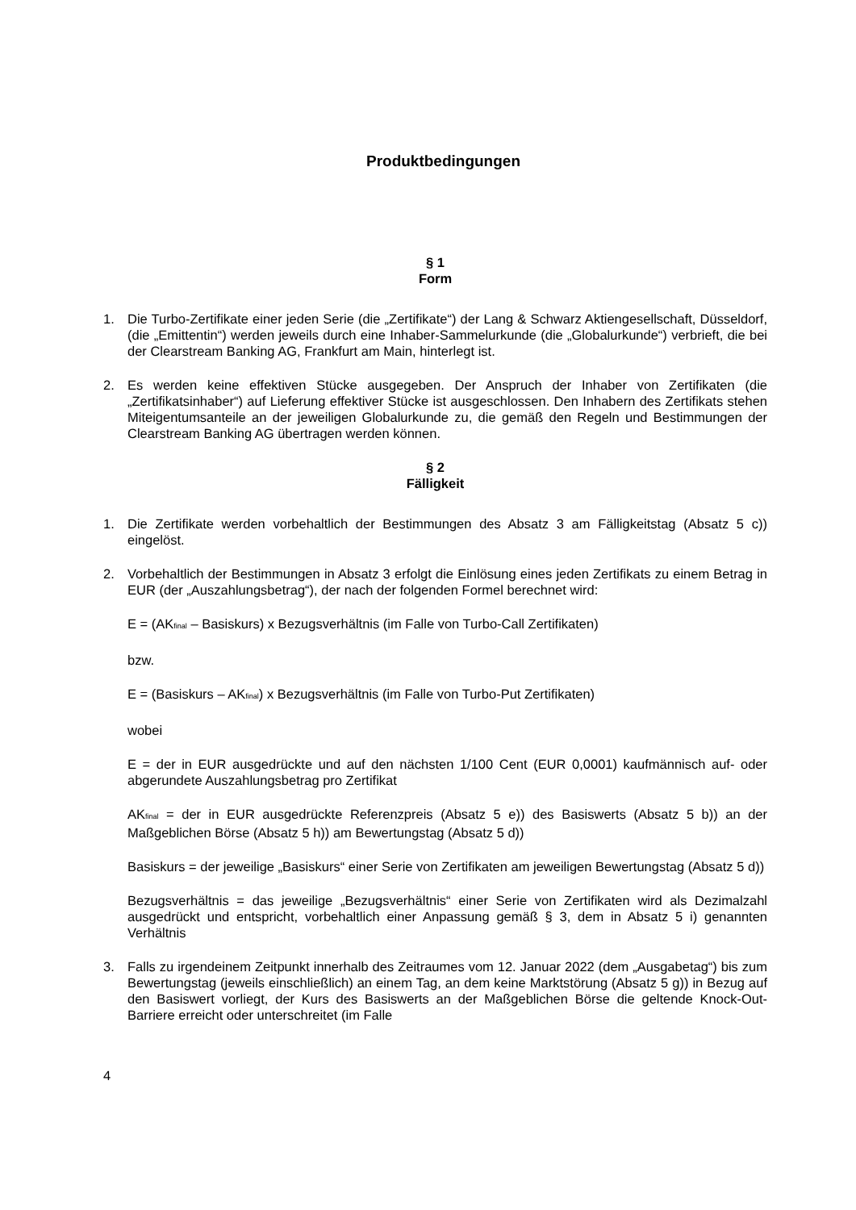Produktbedingungen
§ 1
Form
1. Die Turbo-Zertifikate einer jeden Serie (die „Zertifikate“) der Lang & Schwarz Aktiengesellschaft, Düsseldorf, (die „Emittentin“) werden jeweils durch eine Inhaber-Sammelurkunde (die „Globalurkunde“) verbrieft, die bei der Clearstream Banking AG, Frankfurt am Main, hinterlegt ist.
2. Es werden keine effektiven Stücke ausgegeben. Der Anspruch der Inhaber von Zertifikaten (die „Zertifikatsinhaber“) auf Lieferung effektiver Stücke ist ausgeschlossen. Den Inhabern des Zertifikats stehen Miteigentumsanteile an der jeweiligen Globalurkunde zu, die gemäß den Regeln und Bestimmungen der Clearstream Banking AG übertragen werden können.
§ 2
Fälligkeit
1. Die Zertifikate werden vorbehaltlich der Bestimmungen des Absatz 3 am Fälligkeitstag (Absatz 5 c)) eingelöst.
2. Vorbehaltlich der Bestimmungen in Absatz 3 erfolgt die Einlösung eines jeden Zertifikats zu einem Betrag in EUR (der „Auszahlungsbetrag“), der nach der folgenden Formel berechnet wird:
E = (AK<sub>final</sub> – Basiskurs) x Bezugsverhältnis (im Falle von Turbo-Call Zertifikaten)
bzw.
E = (Basiskurs – AK<sub>final</sub>) x Bezugsverhältnis (im Falle von Turbo-Put Zertifikaten)
wobei
E = der in EUR ausgedrückte und auf den nächsten 1/100 Cent (EUR 0,0001) kaufmännisch auf- oder abgerundete Auszahlungsbetrag pro Zertifikat
AK<sub>final</sub> = der in EUR ausgedrückte Referenzpreis (Absatz 5 e)) des Basiswerts (Absatz 5 b)) an der Maßgeblichen Börse (Absatz 5 h)) am Bewertungstag (Absatz 5 d))
Basiskurs = der jeweilige „Basiskurs“ einer Serie von Zertifikaten am jeweiligen Bewertungstag (Absatz 5 d))
Bezugsverhältnis = das jeweilige „Bezugsverhältnis“ einer Serie von Zertifikaten wird als Dezimalzahl ausgedrückt und entspricht, vorbehaltlich einer Anpassung gemäß § 3, dem in Absatz 5 i) genannten Verhältnis
3. Falls zu irgendeinem Zeitpunkt innerhalb des Zeitraumes vom 12. Januar 2022 (dem „Ausgabetag“) bis zum Bewertungstag (jeweils einschließlich) an einem Tag, an dem keine Marktstörung (Absatz 5 g)) in Bezug auf den Basiswert vorliegt, der Kurs des Basiswerts an der Maßgeblichen Börse die geltende Knock-Out-Barriere erreicht oder unterschreitet (im Falle
4